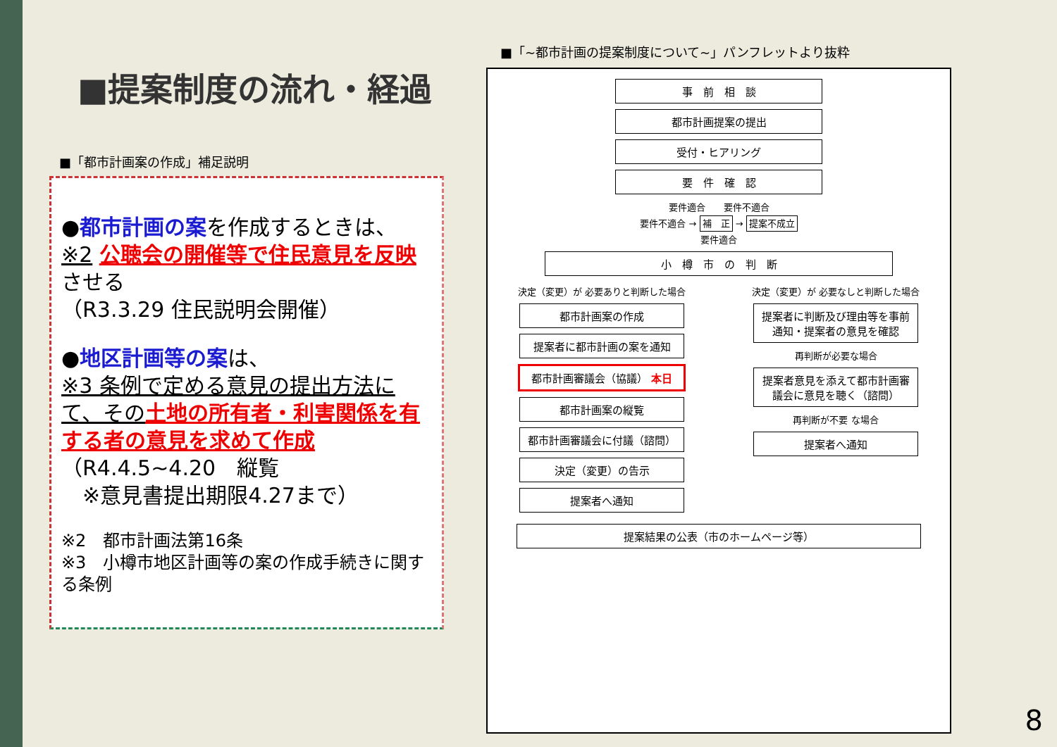■提案制度の流れ・経過
■「都市計画案の作成」補足説明
●都市計画の案を作成するときは、
※2 公聴会の開催等で住民意見を反映させる
（R3.3.29 住民説明会開催）
●地区計画等の案は、
※3 条例で定める意見の提出方法にて、その 土地の所有者・利害関係を有する者の意見を求めて作成
（R4.4.5~4.20　縦覧
　※意見書提出期限4.27まで）
※2　都市計画法第16条
※3　小樽市地区計画等の案の作成手続きに関する条例
■「~都市計画の提案制度について~」パンフレットより抜粋
事　前　相　談
都市計画提案の提出
受付・ヒアリング
要　件　確　認
要件適合　　要件不適合
要件不適合 → 補　正 → 提案不成立
要件適合
小　樽　市　の　判　断
決定（変更）が 必要ありと判断した場合
都市計画案の作成
提案者に都市計画の案を通知
都市計画審議会（協議） 本日
都市計画案の縦覧
都市計画審議会に付議（諮問）
決定（変更）の告示
提案者へ通知
決定（変更）が 必要なしと判断した場合
提案者に判断及び理由等を事前通知・提案者の意見を確認
再判断が必要な場合
提案者意見を添えて都市計画審議会に意見を聴く（諮問）
再判断が不要 な場合
提案者へ通知
提案結果の公表（市のホームページ等）
8